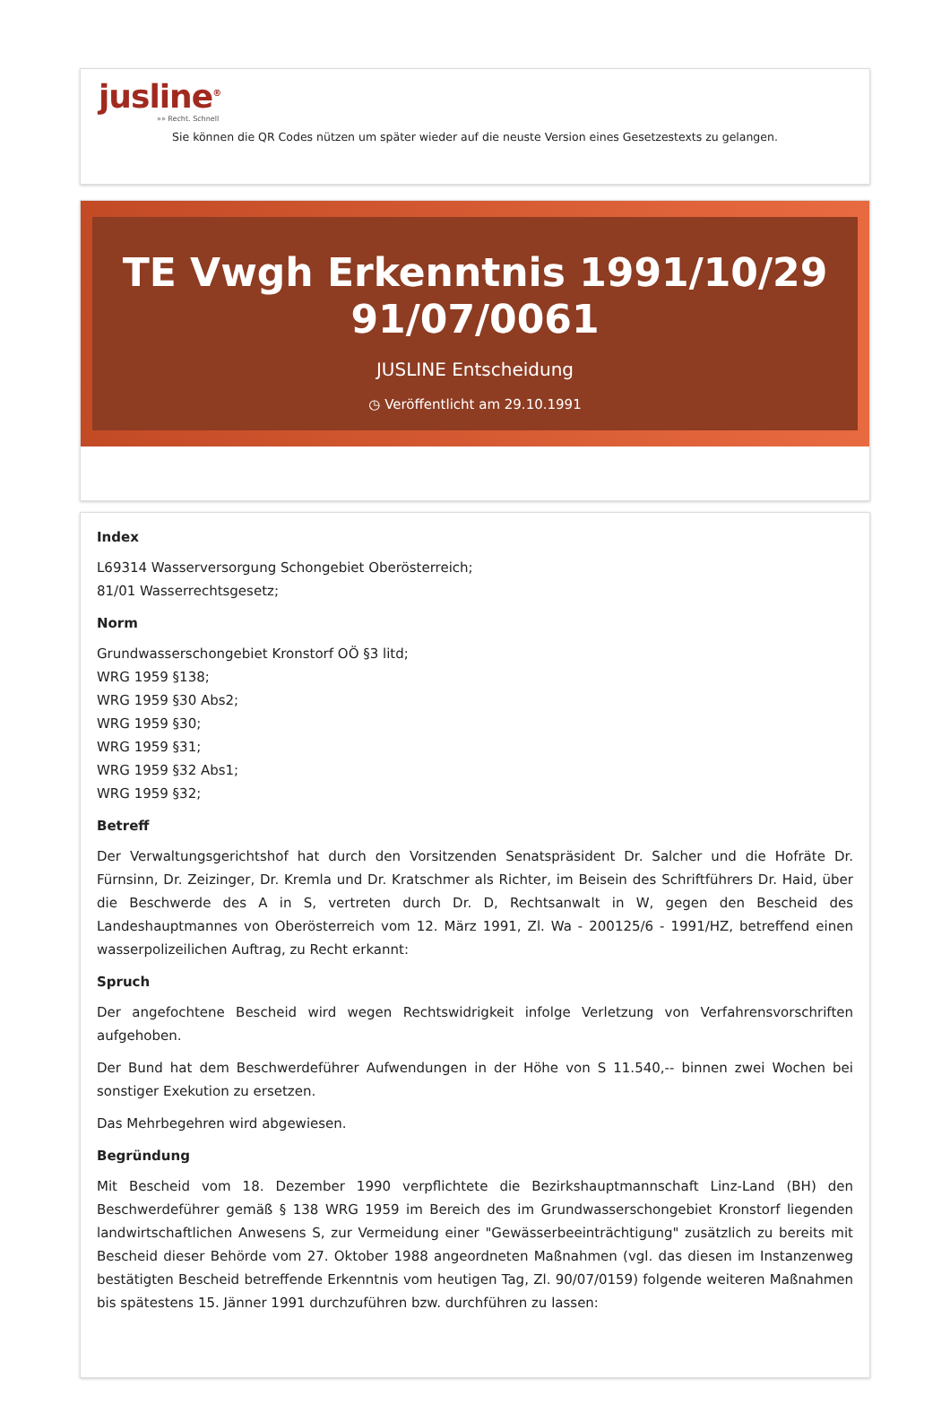jusline<sup>®</sup>
»» Recht. Schnell
Sie können die QR Codes nützen um später wieder auf die neuste Version eines Gesetzestexts zu gelangen.
TE Vwgh Erkenntnis 1991/10/29 91/07/0061
JUSLINE Entscheidung
◷ Veröffentlicht am 29.10.1991
Index
L69314 Wasserversorgung Schongebiet Oberösterreich;
81/01 Wasserrechtsgesetz;
Norm
Grundwasserschongebiet Kronstorf OÖ §3 litd;
WRG 1959 §138;
WRG 1959 §30 Abs2;
WRG 1959 §30;
WRG 1959 §31;
WRG 1959 §32 Abs1;
WRG 1959 §32;
Betreff
Der Verwaltungsgerichtshof hat durch den Vorsitzenden Senatspräsident Dr. Salcher und die Hofräte Dr. Fürnsinn, Dr. Zeizinger, Dr. Kremla und Dr. Kratschmer als Richter, im Beisein des Schriftführers Dr. Haid, über die Beschwerde des A in S, vertreten durch Dr. D, Rechtsanwalt in W, gegen den Bescheid des Landeshauptmannes von Oberösterreich vom 12. März 1991, Zl. Wa - 200125/6 - 1991/HZ, betreffend einen wasserpolizeilichen Auftrag, zu Recht erkannt:
Spruch
Der angefochtene Bescheid wird wegen Rechtswidrigkeit infolge Verletzung von Verfahrensvorschriften aufgehoben.
Der Bund hat dem Beschwerdeführer Aufwendungen in der Höhe von S 11.540,-- binnen zwei Wochen bei sonstiger Exekution zu ersetzen.
Das Mehrbegehren wird abgewiesen.
Begründung
Mit Bescheid vom 18. Dezember 1990 verpflichtete die Bezirkshauptmannschaft Linz-Land (BH) den Beschwerdeführer gemäß § 138 WRG 1959 im Bereich des im Grundwasserschongebiet Kronstorf liegenden landwirtschaftlichen Anwesens S, zur Vermeidung einer "Gewässerbeeinträchtigung" zusätzlich zu bereits mit Bescheid dieser Behörde vom 27. Oktober 1988 angeordneten Maßnahmen (vgl. das diesen im Instanzenweg bestätigten Bescheid betreffende Erkenntnis vom heutigen Tag, Zl. 90/07/0159) folgende weiteren Maßnahmen bis spätestens 15. Jänner 1991 durchzuführen bzw. durchführen zu lassen: